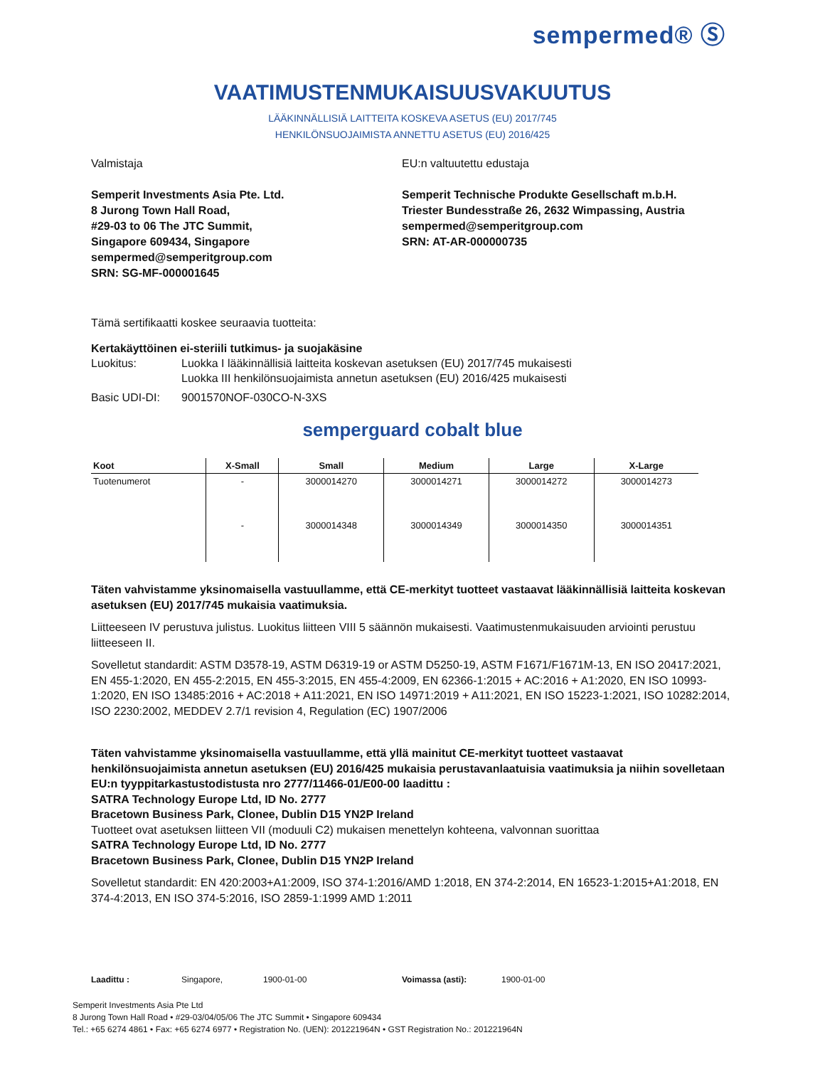sempermed® Ⓢ
VAATIMUSTENMUKAISUUSVAKUUTUS
LÄÄKINNÄLLISIÄ LAITTEITA KOSKEVA ASETUS (EU) 2017/745
HENKILÖNSUOJAIMISTA ANNETTU ASETUS (EU) 2016/425
Valmistaja
Semperit Investments Asia Pte. Ltd.
8 Jurong Town Hall Road,
#29-03 to 06 The JTC Summit,
Singapore 609434, Singapore
sempermed@semperitgroup.com
SRN: SG-MF-000001645
EU:n valtuutettu edustaja
Semperit Technische Produkte Gesellschaft m.b.H.
Triester Bundesstraße 26, 2632 Wimpassing, Austria
sempermed@semperitgroup.com
SRN: AT-AR-000000735
Tämä sertifikaatti koskee seuraavia tuotteita:
Kertakäyttöinen ei-steriili tutkimus- ja suojakäsine
Luokitus: Luokka I lääkinnällisiä laitteita koskevan asetuksen (EU) 2017/745 mukaisesti
Luokka III henkilönsuojaimista annetun asetuksen (EU) 2016/425 mukaisesti
Basic UDI-DI: 9001570NOF-030CO-N-3XS
semperguard cobalt blue
| Koot | X-Small | Small | Medium | Large | X-Large |
| --- | --- | --- | --- | --- | --- |
| Tuotenumerot | - | 3000014270 | 3000014271 | 3000014272 | 3000014273 |
| | - | 3000014348 | 3000014349 | 3000014350 | 3000014351 |
Täten vahvistamme yksinomaisella vastuullamme, että CE-merkityt tuotteet vastaavat lääkinnällisiä laitteita koskevan asetuksen (EU) 2017/745 mukaisia vaatimuksia.
Liitteeseen IV perustuva julistus. Luokitus liitteen VIII 5 säännön mukaisesti. Vaatimustenmukaisuuden arviointi perustuu liitteeseen II.
Sovelletut standardit: ASTM D3578-19, ASTM D6319-19 or ASTM D5250-19, ASTM F1671/F1671M-13, EN ISO 20417:2021, EN 455-1:2020, EN 455-2:2015, EN 455-3:2015, EN 455-4:2009, EN 62366-1:2015 + AC:2016 + A1:2020, EN ISO 10993-1:2020, EN ISO 13485:2016 + AC:2018 + A11:2021, EN ISO 14971:2019 + A11:2021, EN ISO 15223-1:2021, ISO 10282:2014, ISO 2230:2002, MEDDEV 2.7/1 revision 4, Regulation (EC) 1907/2006
Täten vahvistamme yksinomaisella vastuullamme, että yllä mainitut CE-merkityt tuotteet vastaavat henkilönsuojaimista annetun asetuksen (EU) 2016/425 mukaisia perustavanlaatuisia vaatimuksia ja niihin sovelletaan EU:n tyyppitarkastustodistusta nro 2777/11466-01/E00-00 laadittu :
SATRA Technology Europe Ltd, ID No. 2777
Bracetown Business Park, Clonee, Dublin D15 YN2P Ireland
Tuotteet ovat asetuksen liitteen VII (moduuli C2) mukaisen menettelyn kohteena, valvonnan suorittaa
SATRA Technology Europe Ltd, ID No. 2777
Bracetown Business Park, Clonee, Dublin D15 YN2P Ireland
Sovelletut standardit: EN 420:2003+A1:2009, ISO 374-1:2016/AMD 1:2018, EN 374-2:2014, EN 16523-1:2015+A1:2018, EN 374-4:2013, EN ISO 374-5:2016, ISO 2859-1:1999 AMD 1:2011
Laadittu : Singapore, 1900-01-00 Voimassa (asti): 1900-01-00
Semperit Investments Asia Pte Ltd
8 Jurong Town Hall Road • #29-03/04/05/06 The JTC Summit • Singapore 609434
Tel.: +65 6274 4861 • Fax: +65 6274 6977 • Registration No. (UEN): 201221964N • GST Registration No.: 201221964N